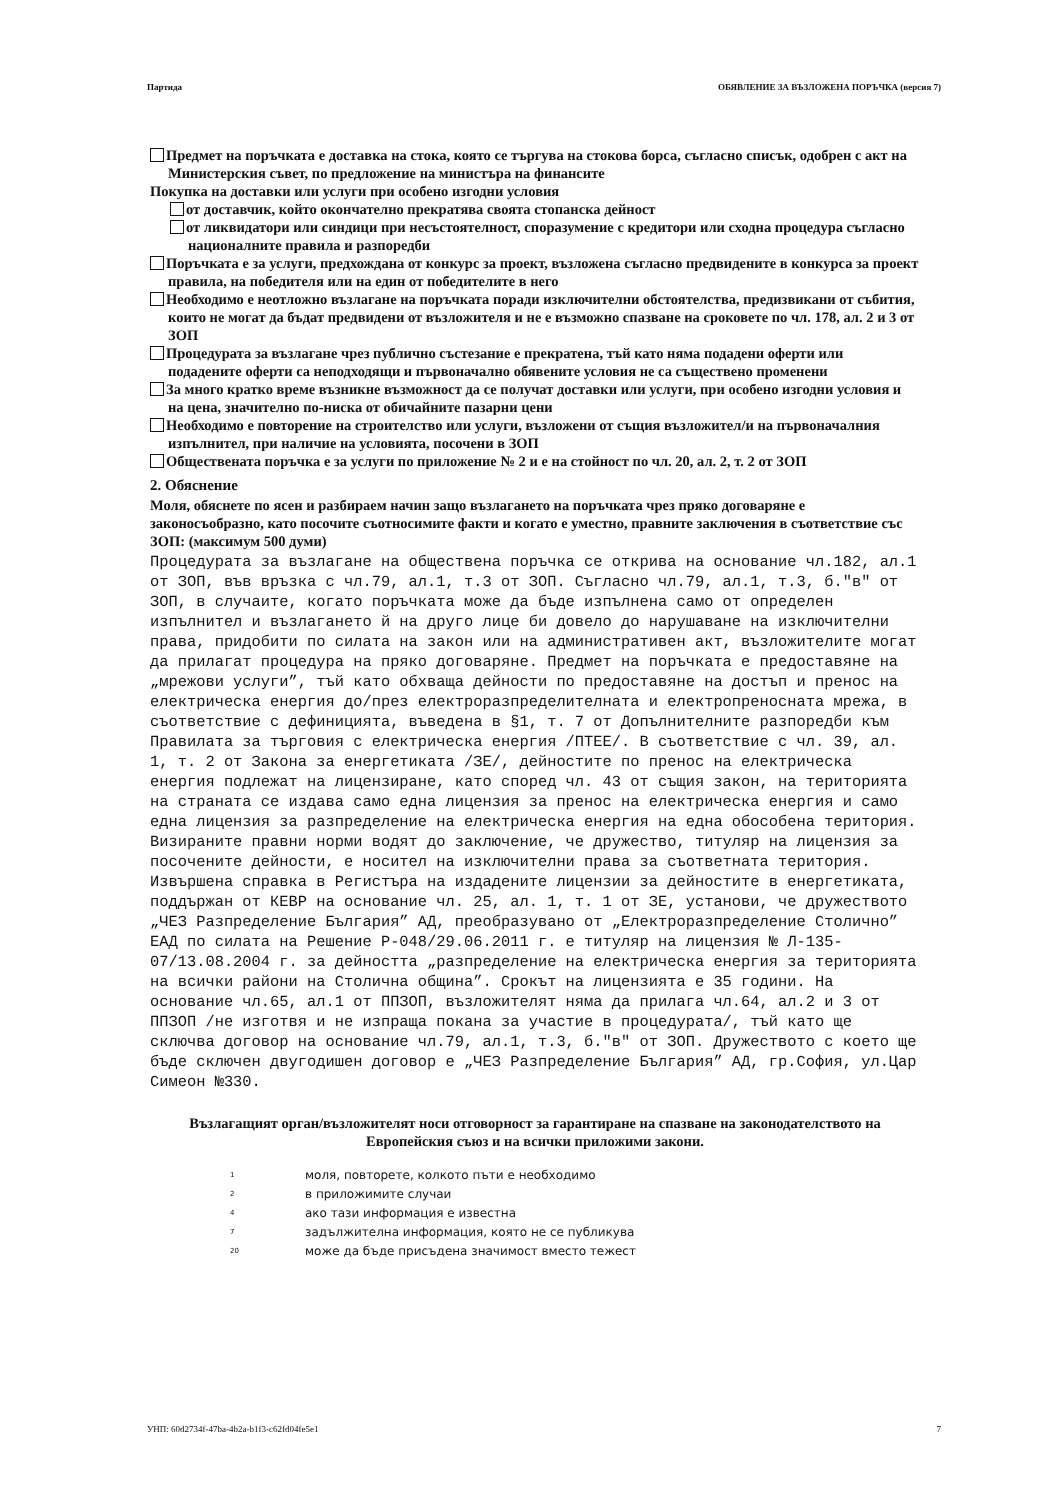Партида ОБЯВЛЕНИЕ ЗА ВЪЗЛОЖЕНА ПОРЪЧКА (версия 7)
Предмет на поръчката е доставка на стока, която се търгува на стокова борса, съгласно списък, одобрен с акт на Министерския съвет, по предложение на министъра на финансите
Покупка на доставки или услуги при особено изгодни условия
от доставчик, който окончателно прекратява своята стопанска дейност
от ликвидатори или синдици при несъстоятелност, споразумение с кредитори или сходна процедура съгласно националните правила и разпоредби
Поръчката е за услуги, предхождана от конкурс за проект, възложена съгласно предвидените в конкурса за проект правила, на победителя или на един от победителите в него
Необходимо е неотложно възлагане на поръчката поради изключителни обстоятелства, предизвикани от събития, които не могат да бъдат предвидени от възложителя и не е възможно спазване на сроковете по чл. 178, ал. 2 и 3 от ЗОП
Процедурата за възлагане чрез публично състезание е прекратена, тъй като няма подадени оферти или подадените оферти са неподходящи и първоначално обявените условия не са съществено променени
За много кратко време възникне възможност да се получат доставки или услуги, при особено изгодни условия и на цена, значително по-ниска от обичайните пазарни цени
Необходимо е повторение на строителство или услуги, възложени от същия възложител/и на първоначалния изпълнител, при наличие на условията, посочени в ЗОП
Обществената поръчка е за услуги по приложение № 2 и е на стойност по чл. 20, ал. 2, т. 2 от ЗОП
2. Обяснение
Моля, обяснете по ясен и разбираем начин защо възлагането на поръчката чрез пряко договаряне е законосъобразно, като посочите съотносимите факти и когато е уместно, правните заключения в съответствие със ЗОП: (максимум 500 думи)
Процедурата за възлагане на обществена поръчка се открива на основание чл.182, ал.1 от ЗОП, във връзка с чл.79, ал.1, т.3 от ЗОП. Съгласно чл.79, ал.1, т.3, б."в" от ЗОП, в случаите, когато поръчката може да бъде изпълнена само от определен изпълнител и възлагането й на друго лице би довело до нарушаване на изключителни права, придобити по силата на закон или на административен акт, възложителите могат да прилагат процедура на пряко договаряне. Предмет на поръчката е предоставяне на „мрежови услуги”, тъй като обхваща дейности по предоставяне на достъп и пренос на електрическа енергия до/през електроразпределителната и електропреносната мрежа, в съответствие с дефиницията, въведена в §1, т. 7 от Допълнителните разпоредби към Правилата за търговия с електрическа енергия /ПТЕЕ/. В съответствие с чл. 39, ал. 1, т. 2 от Закона за енергетиката /ЗЕ/, дейностите по пренос на електрическа енергия подлежат на лицензиране, като според чл. 43 от същия закон, на територията на страната се издава само една лицензия за пренос на електрическа енергия и само една лицензия за разпределение на електрическа енергия на една обособена територия. Визираните правни норми водят до заключение, че дружество, титуляр на лицензия за посочените дейности, е носител на изключителни права за съответната територия. Извършена справка в Регистъра на издадените лицензии за дейностите в енергетиката, поддържан от КЕВР на основание чл. 25, ал. 1, т. 1 от ЗЕ, установи, че дружеството „ЧЕЗ Разпределение България” АД, преобразувано от „Електроразпределение Столично” ЕАД по силата на Решение Р-048/29.06.2011 г. е титуляр на лицензия № Л-135-07/13.08.2004 г. за дейността „разпределение на електрическа енергия за територията на всички райони на Столична община”. Срокът на лицензията е 35 години. На основание чл.65, ал.1 от ППЗОП, възложителят няма да прилага чл.64, ал.2 и 3 от ППЗОП /не изготвя и не изпраща покана за участие в процедурата/, тъй като ще сключва договор на основание чл.79, ал.1, т.3, б."в" от ЗОП. Дружеството с което ще бъде сключен двугодишен договор е „ЧЕЗ Разпределение България” АД, гр.София, ул.Цар Симеон №330.
Възлагащият орган/възложителят носи отговорност за гарантиране на спазване на законодателството на Европейския съюз и на всички приложими закони.
<sup>1</sup> моля, повторете, колкото пъти е необходимо
<sup>2</sup> в приложимите случаи
<sup>4</sup> ако тази информация е известна
<sup>7</sup> задължителна информация, която не се публикува
<sup>20</sup> може да бъде присъдена значимост вместо тежест
УНП: 60d2734f-47ba-4b2a-b1f3-c62fd04fe5e1 7